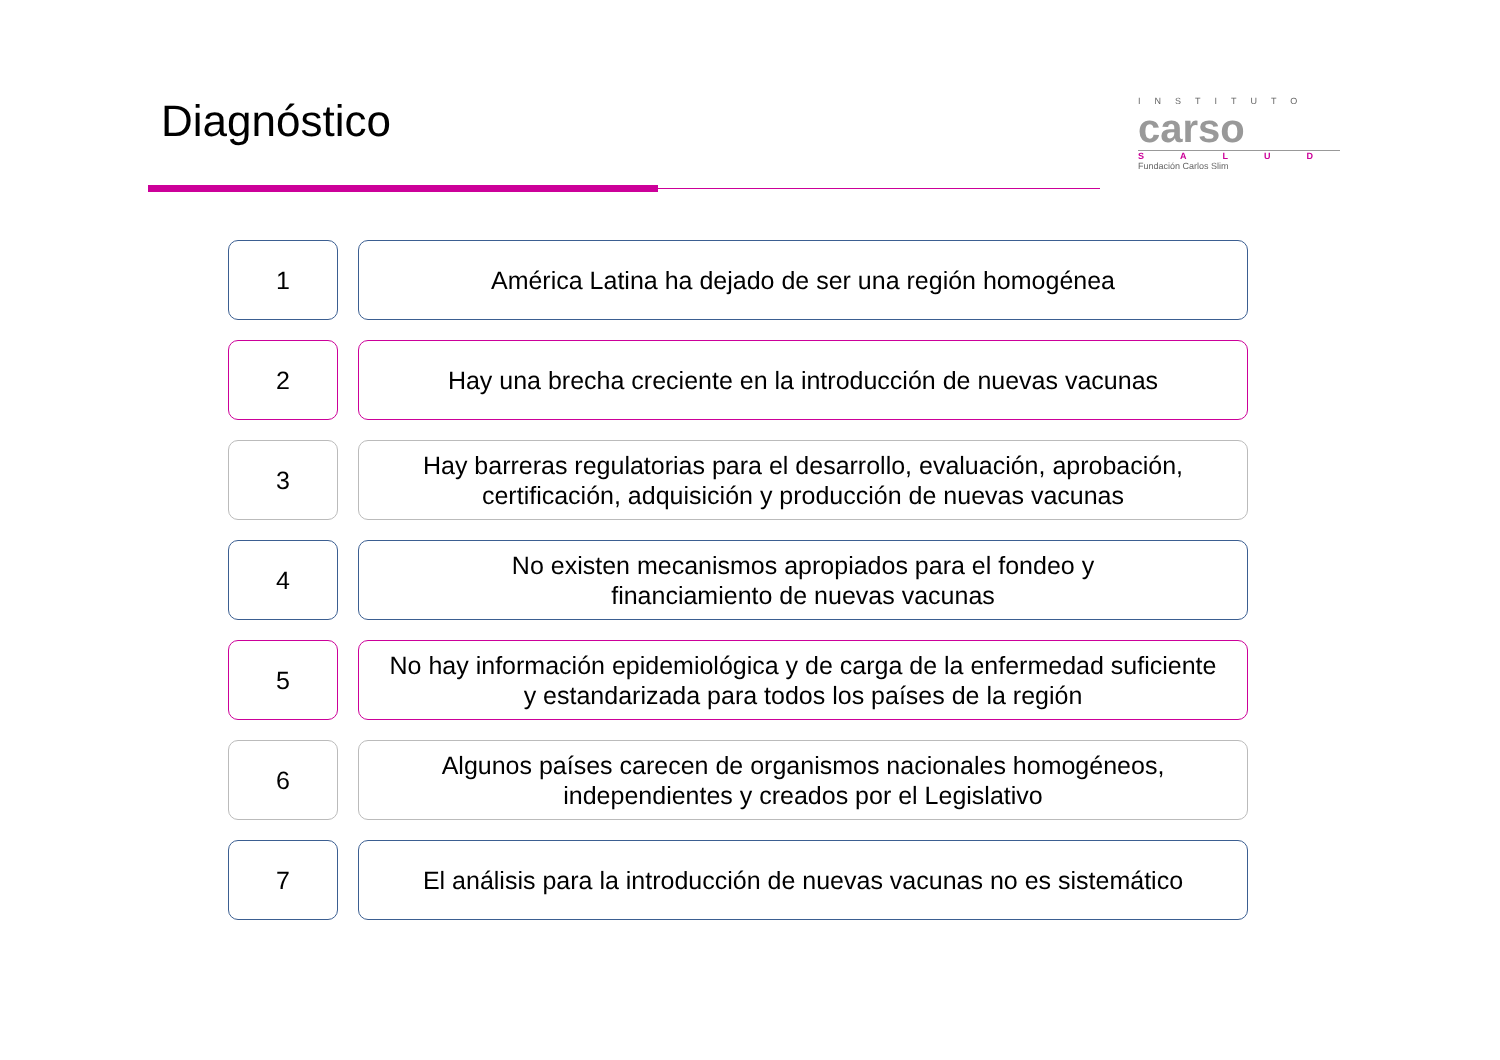Diagnóstico
INSTITUTO
carso
SALUD
Fundación Carlos Slim
1 América Latina ha dejado de ser una región homogénea
2 Hay una brecha creciente en la introducción de nuevas vacunas
3 Hay barreras regulatorias para el desarrollo, evaluación, aprobación,
certificación, adquisición y producción de nuevas vacunas
4 No existen mecanismos apropiados para el fondeo y
financiamiento de nuevas vacunas
5 No hay información epidemiológica y de carga de la enfermedad suficiente
y estandarizada para todos los países de la región
6 Algunos países carecen de organismos nacionales homogéneos,
independientes y creados por el Legislativo
7 El análisis para la introducción de nuevas vacunas no es sistemático